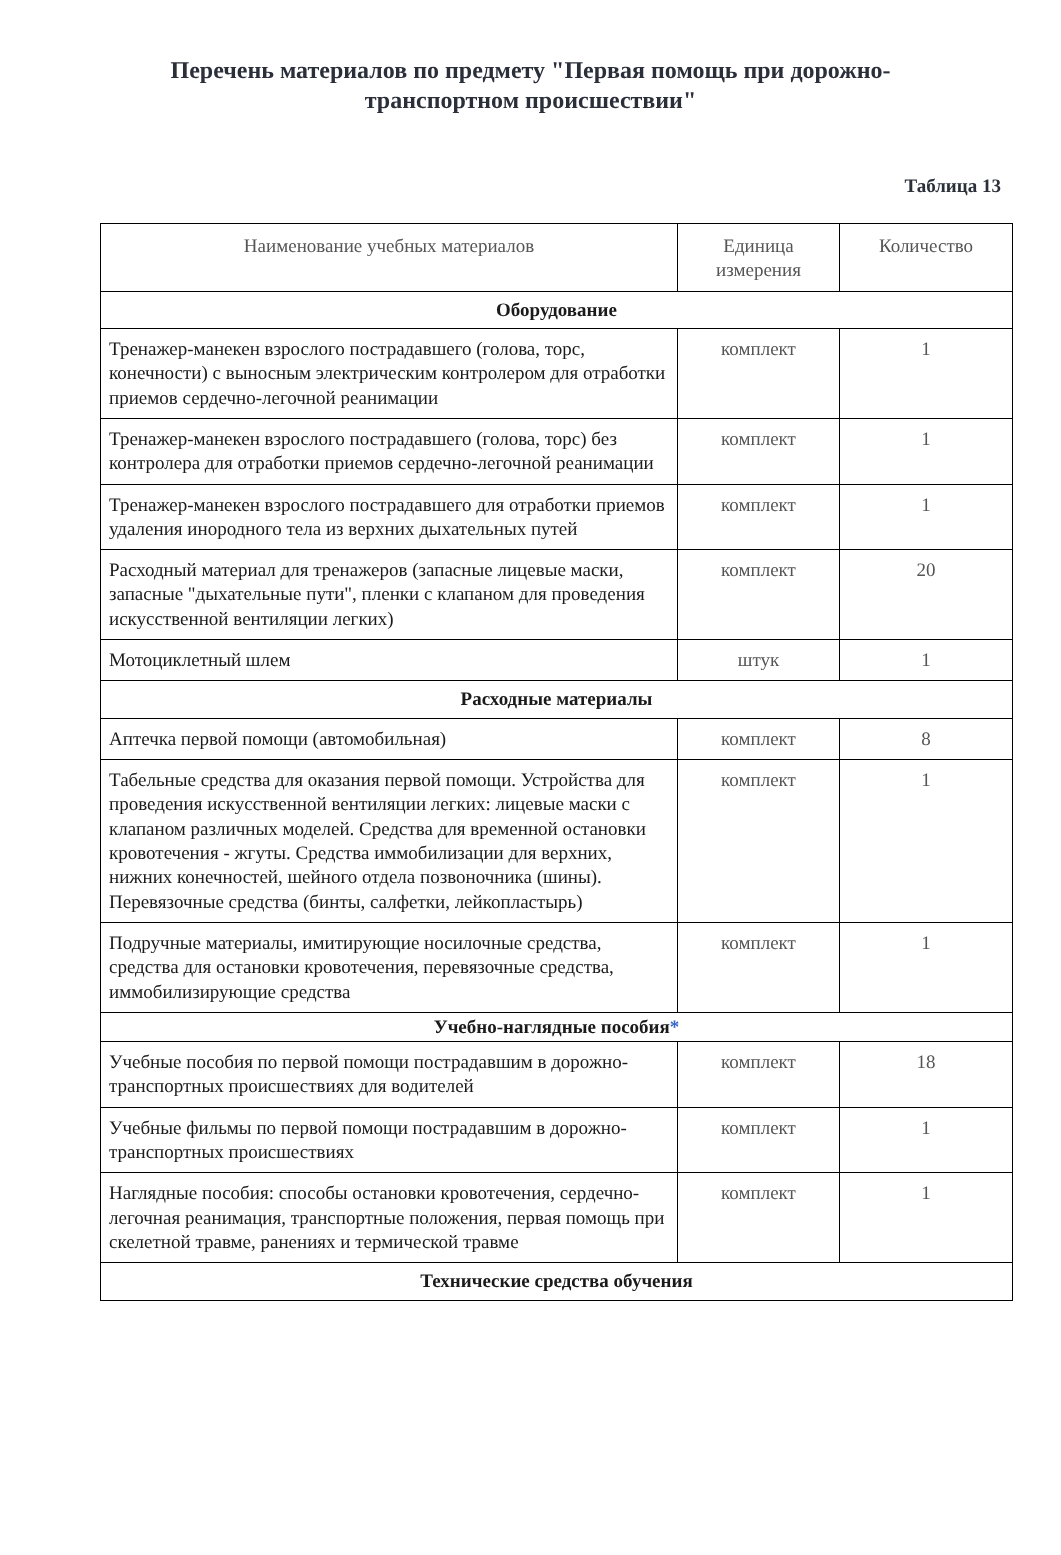Перечень материалов по предмету "Первая помощь при дорожно-транспортном происшествии"
Таблица 13
| Наименование учебных материалов | Единица измерения | Количество |
| --- | --- | --- |
| Оборудование | | |
| Тренажер-манекен взрослого пострадавшего (голова, торс, конечности) с выносным электрическим контролером для отработки приемов сердечно-легочной реанимации | комплект | 1 |
| Тренажер-манекен взрослого пострадавшего (голова, торс) без контролера для отработки приемов сердечно-легочной реанимации | комплект | 1 |
| Тренажер-манекен взрослого пострадавшего для отработки приемов удаления инородного тела из верхних дыхательных путей | комплект | 1 |
| Расходный материал для тренажеров (запасные лицевые маски, запасные "дыхательные пути", пленки с клапаном для проведения искусственной вентиляции легких) | комплект | 20 |
| Мотоциклетный шлем | штук | 1 |
| Расходные материалы | | |
| Аптечка первой помощи (автомобильная) | комплект | 8 |
| Табельные средства для оказания первой помощи. Устройства для проведения искусственной вентиляции легких: лицевые маски с клапаном различных моделей. Средства для временной остановки кровотечения - жгуты. Средства иммобилизации для верхних, нижних конечностей, шейного отдела позвоночника (шины). Перевязочные средства (бинты, салфетки, лейкопластырь) | комплект | 1 |
| Подручные материалы, имитирующие носилочные средства, средства для остановки кровотечения, перевязочные средства, иммобилизирующие средства | комплект | 1 |
| Учебно-наглядные пособия * | | |
| Учебные пособия по первой помощи пострадавшим в дорожно-транспортных происшествиях для водителей | комплект | 18 |
| Учебные фильмы по первой помощи пострадавшим в дорожно-транспортных происшествиях | комплект | 1 |
| Наглядные пособия: способы остановки кровотечения, сердечно-легочная реанимация, транспортные положения, первая помощь при скелетной травме, ранениях и термической травме | комплект | 1 |
| Технические средства обучения | | |